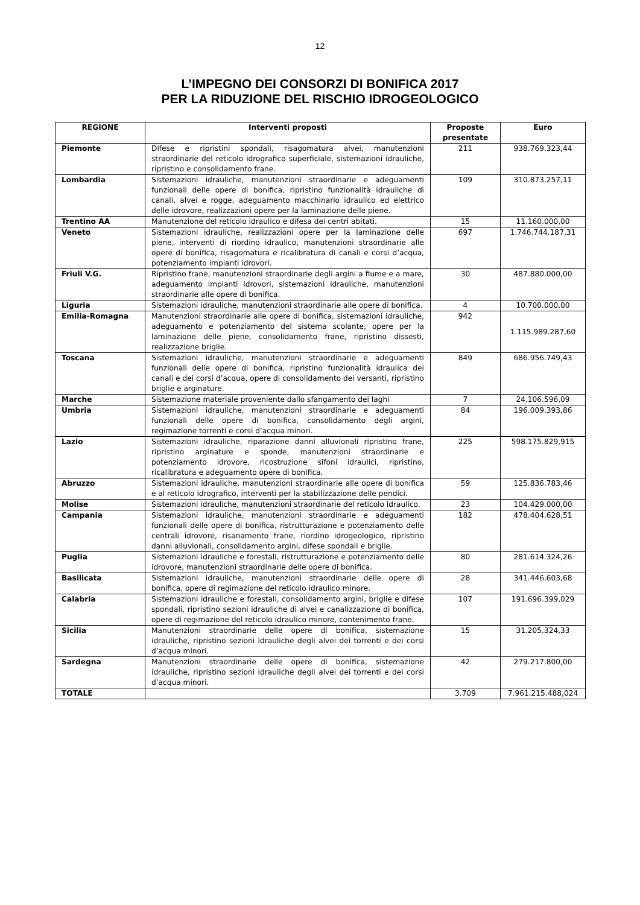12
L’IMPEGNO DEI CONSORZI DI BONIFICA 2017
PER LA RIDUZIONE DEL RISCHIO IDROGEOLOGICO
| REGIONE | Interventi proposti | Proposte presentate | Euro |
| --- | --- | --- | --- |
| Piemonte | Difese e ripristini spondali, risagomatura alvei, manutenzioni straordinarie del reticolo idrografico superficiale, sistemazioni idrauliche, ripristino e consolidamento frane. | 211 | 938.769.323,44 |
| Lombardia | Sistemazioni idrauliche, manutenzioni straordinarie e adeguamenti funzionali delle opere di bonifica, ripristino funzionalità idrauliche di canali, alvei e rogge, adeguamento macchinario idraulico ed elettrico delle idrovore, realizzazioni opere per la laminazione delle piene. | 109 | 310.873.257,11 |
| Trentino AA | Manutenzione del reticolo idraulico e difesa dei centri abitati. | 15 | 11.160.000,00 |
| Veneto | Sistemazioni idrauliche, realizzazioni opere per la laminazione delle piene, interventi di riordino idraulico, manutenzioni straordinarie alle opere di bonifica, risagomatura e ricalibratura di canali e corsi d’acqua, potenziamento impianti idrovori. | 697 | 1.746.744.187,31 |
| Friuli V.G. | Ripristino frane, manutenzioni straordinarie degli argini a fiume e a mare, adeguamento impianti idrovori, sistemazioni idrauliche, manutenzioni straordinarie alle opere di bonifica. | 30 | 487.880.000,00 |
| Liguria | Sistemazioni idrauliche, manutenzioni straordinarie alle opere di bonifica. | 4 | 10.700.000,00 |
| Emilia-Romagna | Manutenzioni straordinarie alle opere di bonifica, sistemazioni idrauliche, adeguamento e potenziamento del sistema scolante, opere per la laminazione delle piene, consolidamento frane, ripristino dissesti, realizzazione briglie. | 942 | 1.115.989.287,60 |
| Toscana | Sistemazioni idrauliche, manutenzioni straordinarie e adeguamenti funzionali delle opere di bonifica, ripristino funzionalità idraulica dei canali e dei corsi d’acqua, opere di consolidamento dei versanti, ripristino briglie e arginature. | 849 | 686.956.749,43 |
| Marche | Sistemazione materiale proveniente dallo sfangamento dei laghi | 7 | 24.106.596,09 |
| Umbria | Sistemazioni idrauliche, manutenzioni straordinarie e adeguamenti funzionali delle opere di bonifica, consolidamento degli argini, regimazione torrenti e corsi d’acqua minori. | 84 | 196.009.393,86 |
| Lazio | Sistemazioni idrauliche, riparazione danni alluvionali ripristino frane, ripristino arginature e sponde, manutenzioni straordinarie e potenziamento idrovore, ricostruzione sifoni idraulici, ripristino, ricalibratura e adeguamento opere di bonifica. | 225 | 598.175.829,915 |
| Abruzzo | Sistemazioni idrauliche, manutenzioni straordinarie alle opere di bonifica e al reticolo idrografico, interventi per la stabilizzazione delle pendici. | 59 | 125.836.783,46 |
| Molise | Sistemazioni idrauliche, manutenzioni straordinarie del reticolo idraulico. | 23 | 104.429.000,00 |
| Campania | Sistemazioni idrauliche, manutenzioni straordinarie e adeguamenti funzionali delle opere di bonifica, ristrutturazione e potenziamento delle centrali idrovore, risanamento frane, riordino idrogeologico, ripristino danni alluvionali, consolidamento argini, difese spondali e briglie. | 182 | 478.404.628,51 |
| Puglia | Sistemazioni idrauliche e forestali, ristrutturazione e potenziamento delle idrovore, manutenzioni straordinarie delle opere di bonifica. | 80 | 281.614.324,26 |
| Basilicata | Sistemazioni idrauliche, manutenzioni straordinarie delle opere di bonifica, opere di regimazione del reticolo idraulico minore. | 28 | 341.446.603,68 |
| Calabria | Sistemazioni idrauliche e forestali, consolidamento argini, briglie e difese spondali, ripristino sezioni idrauliche di alvei e canalizzazione di bonifica, opere di regimazione del reticolo idraulico minore, contenimento frane. | 107 | 191.696.399,029 |
| Sicilia | Manutenzioni straordinarie delle opere di bonifica, sistemazione idrauliche, ripristino sezioni idrauliche degli alvei dei torrenti e dei corsi d’acqua minori. | 15 | 31.205.324,33 |
| Sardegna | Manutenzioni straordinarie delle opere di bonifica, sistemazione idrauliche, ripristino sezioni idrauliche degli alvei dei torrenti e dei corsi d’acqua minori. | 42 | 279.217.800,00 |
| TOTALE | | 3.709 | 7.961.215.488,024 |